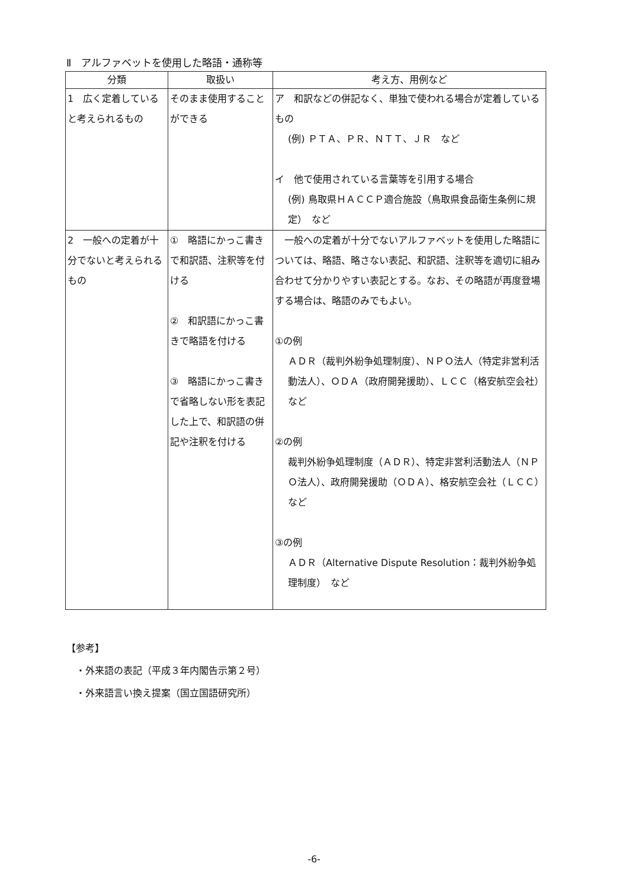Ⅱ　アルファベットを使用した略語・通称等
| 分類 | 取扱い | 考え方、用例など |
| --- | --- | --- |
| 1 広く定着していると考えられるもの | そのまま使用することができる | ア 和訳などの併記なく、単独で使われる場合が定着しているもの (例) ＰＴＡ、ＰＲ、ＮＴＴ、ＪＲ など イ 他で使用されている言葉等を引用する場合 (例) 鳥取県ＨＡＣＣＰ適合施設（鳥取県食品衛生条例に規定） など |
| 2 一般への定着が十分でないと考えられるもの | ① 略語にかっこ書きで和訳語、注釈等を付ける ② 和訳語にかっこ書きで略語を付ける ③ 略語にかっこ書きで省略しない形を表記した上で、和訳語の併記や注釈を付ける | 一般への定着が十分でないアルファベットを使用した略語については、略語、略さない表記、和訳語、注釈等を適切に組み合わせて分かりやすい表記とする。なお、その略語が再度登場する場合は、略語のみでもよい。 ①の例 ＡＤＲ（裁判外紛争処理制度）、ＮＰＯ法人（特定非営利活動法人）、ＯＤＡ（政府開発援助）、ＬＣＣ（格安航空会社） など ②の例 裁判外紛争処理制度（ＡＤＲ）、特定非営利活動法人（ＮＰＯ法人）、政府開発援助（ＯＤＡ）、格安航空会社（ＬＣＣ） など ③の例 ＡＤＲ（Alternative Dispute Resolution：裁判外紛争処理制度） など |
【参考】
　・外来語の表記（平成３年内閣告示第２号）
　・外来語言い換え提案（国立国語研究所）
-6-